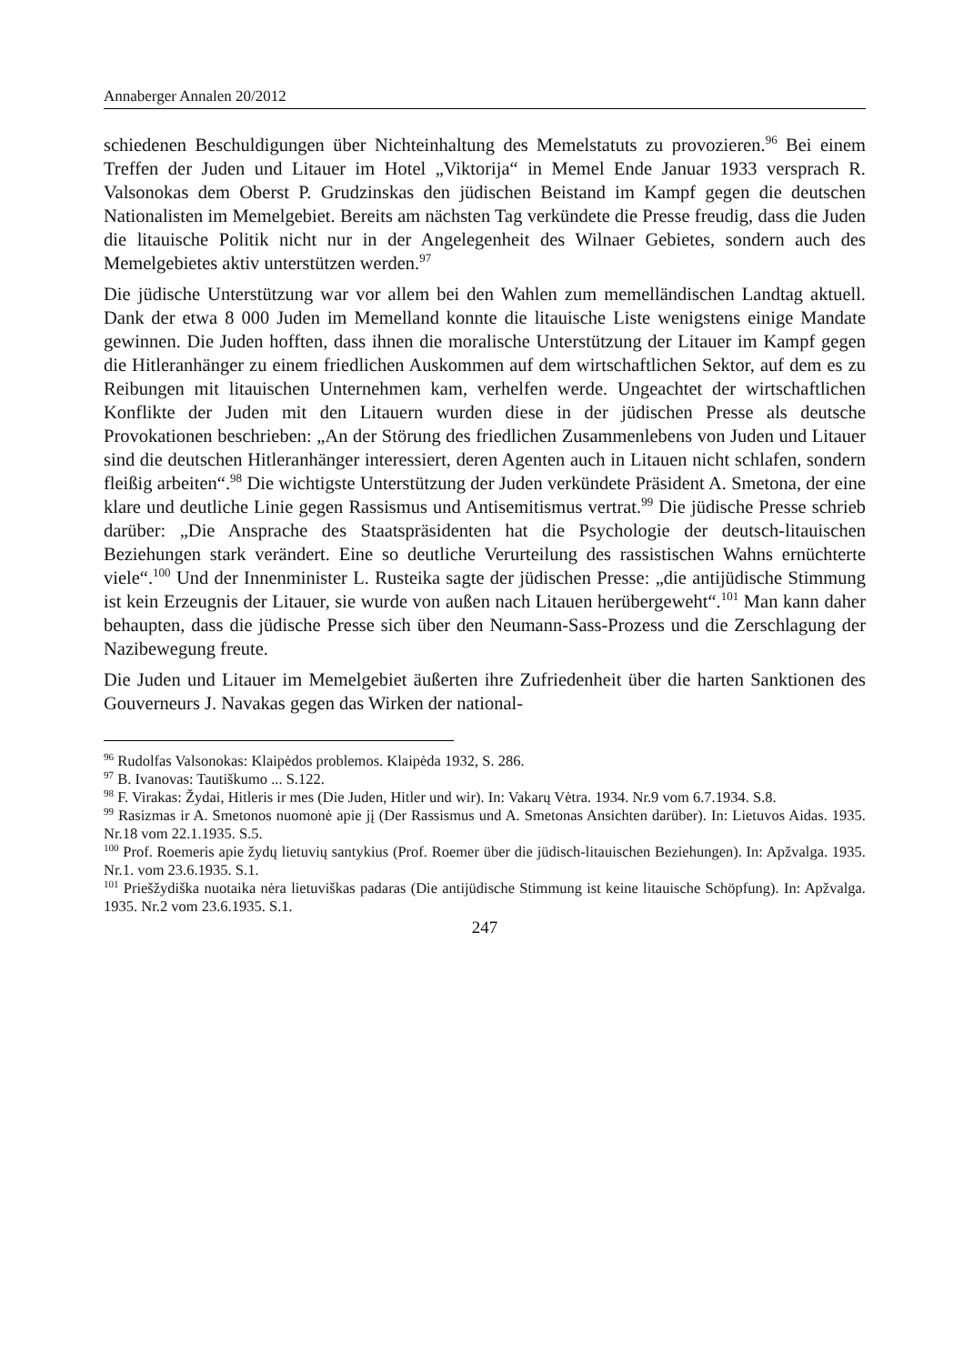Annaberger Annalen 20/2012
schiedenen Beschuldigungen über Nichteinhaltung des Memelstatuts zu provozieren.<sup>96</sup> Bei einem Treffen der Juden und Litauer im Hotel „Viktorija“ in Memel Ende Januar 1933 versprach R. Valsonokas dem Oberst P. Grudzinskas den jüdischen Beistand im Kampf gegen die deutschen Nationalisten im Memelgebiet. Bereits am nächsten Tag verkündete die Presse freudig, dass die Juden die litauische Politik nicht nur in der Angelegenheit des Wilnaer Gebietes, sondern auch des Memelgebietes aktiv unterstützen werden.<sup>97</sup>
Die jüdische Unterstützung war vor allem bei den Wahlen zum memelländischen Landtag aktuell. Dank der etwa 8 000 Juden im Memelland konnte die litauische Liste wenigstens einige Mandate gewinnen. Die Juden hofften, dass ihnen die moralische Unterstützung der Litauer im Kampf gegen die Hitleranhänger zu einem friedlichen Auskommen auf dem wirtschaftlichen Sektor, auf dem es zu Reibungen mit litauischen Unternehmen kam, verhelfen werde. Ungeachtet der wirtschaftlichen Konflikte der Juden mit den Litauern wurden diese in der jüdischen Presse als deutsche Provokationen beschrieben: „An der Störung des friedlichen Zusammenlebens von Juden und Litauer sind die deutschen Hitleranhänger interessiert, deren Agenten auch in Litauen nicht schlafen, sondern fleißig arbeiten“.<sup>98</sup> Die wichtigste Unterstützung der Juden verkündete Präsident A. Smetona, der eine klare und deutliche Linie gegen Rassismus und Antisemitismus vertrat.<sup>99</sup> Die jüdische Presse schrieb darüber: „Die Ansprache des Staatspräsidenten hat die Psychologie der deutsch-litauischen Beziehungen stark verändert. Eine so deutliche Verurteilung des rassistischen Wahns ernüchterte viele“.<sup>100</sup> Und der Innenminister L. Rusteika sagte der jüdischen Presse: „die antijüdische Stimmung ist kein Erzeugnis der Litauer, sie wurde von außen nach Litauen herübergeweht“.<sup>101</sup> Man kann daher behaupten, dass die jüdische Presse sich über den Neumann-Sass-Prozess und die Zerschlagung der Nazibewegung freute.
Die Juden und Litauer im Memelgebiet äußerten ihre Zufriedenheit über die harten Sanktionen des Gouverneurs J. Navakas gegen das Wirken der national-
<sup>96</sup> Rudolfas Valsonokas: Klaipėdos problemos. Klaipėda 1932, S. 286.
<sup>97</sup> B. Ivanovas: Tautiškumo ... S.122.
<sup>98</sup> F. Virakas: Žydai, Hitleris ir mes (Die Juden, Hitler und wir). In: Vakarų Vėtra. 1934. Nr.9 vom 6.7.1934. S.8.
<sup>99</sup> Rasizmas ir A. Smetonos nuomonė apie jį (Der Rassismus und A. Smetonas Ansichten darüber). In: Lietuvos Aidas. 1935. Nr.18 vom 22.1.1935. S.5.
<sup>100</sup> Prof. Roemeris apie žydų lietuvių santykius (Prof. Roemer über die jüdisch-litauischen Beziehungen). In: Apžvalga. 1935. Nr.1. vom 23.6.1935. S.1.
<sup>101</sup> Priešžydiška nuotaika nėra lietuviškas padaras (Die antijüdische Stimmung ist keine litauische Schöpfung). In: Apžvalga. 1935. Nr.2 vom 23.6.1935. S.1.
247